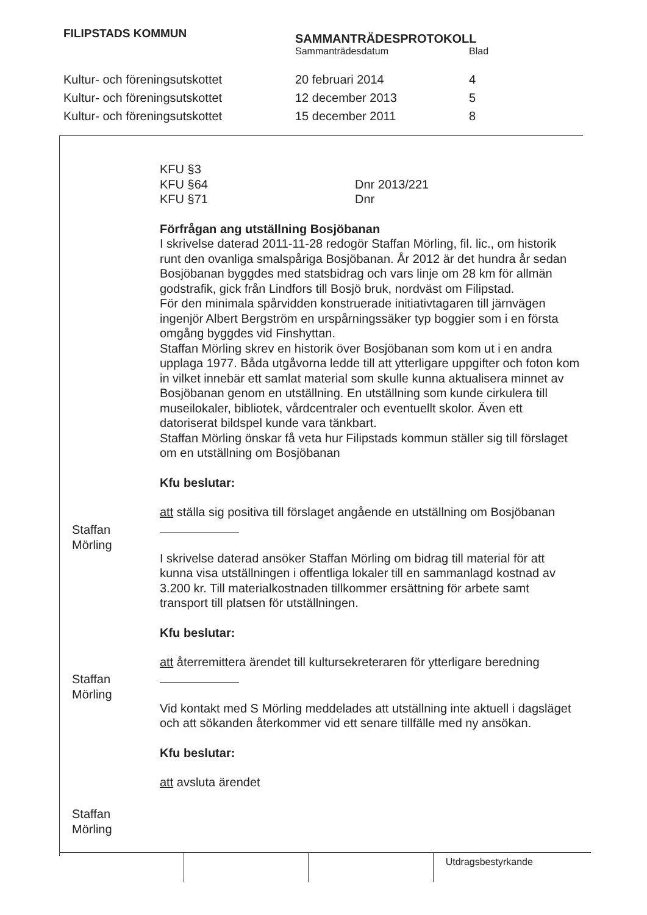FILIPSTADS KOMMUN
SAMMANTRÄDESPROTOKOLL
Sammanträdesdatum Blad
Kultur- och föreningsutskottet 20 februari 2014 4
Kultur- och föreningsutskottet 12 december 2013 5
Kultur- och föreningsutskottet 15 december 2011 8
KFU §3
KFU §64 Dnr 2013/221
KFU §71 Dnr
Förfrågan ang utställning Bosjöbanan
I skrivelse daterad 2011-11-28 redogör Staffan Mörling, fil. lic., om historik runt den ovanliga smalspåriga Bosjöbanan. År 2012 är det hundra år sedan Bosjöbanan byggdes med statsbidrag och vars linje om 28 km för allmän godstrafik, gick från Lindfors till Bosjö bruk, nordväst om Filipstad.
För den minimala spårvidden konstruerade initiativtagaren till järnvägen ingenjör Albert Bergström en urspårningssäker typ boggier som i en första omgång byggdes vid Finshyttan.
Staffan Mörling skrev en historik över Bosjöbanan som kom ut i en andra upplaga 1977. Båda utgåvorna ledde till att ytterligare uppgifter och foton kom in vilket innebär ett samlat material som skulle kunna aktualisera minnet av Bosjöbanan genom en utställning. En utställning som kunde cirkulera till museilokaler, bibliotek, vårdcentraler och eventuellt skolor. Även ett datoriserat bildspel kunde vara tänkbart.
Staffan Mörling önskar få veta hur Filipstads kommun ställer sig till förslaget om en utställning om Bosjöbanan
Kfu beslutar:
att ställa sig positiva till förslaget angående en utställning om Bosjöbanan
I skrivelse daterad ansöker Staffan Mörling om bidrag till material för att kunna visa utställningen i offentliga lokaler till en sammanlagd kostnad av 3.200 kr. Till materialkostnaden tillkommer ersättning för arbete samt transport till platsen för utställningen.
Kfu beslutar:
att återremittera ärendet till kultursekreteraren för ytterligare beredning
Vid kontakt med S Mörling meddelades att utställning inte aktuell i dagsläget och att sökanden återkommer vid ett senare tillfälle med ny ansökan.
Kfu beslutar:
att avsluta ärendet
Staffan
Mörling
Staffan
Mörling
Staffan
Mörling
Utdragsbestyrkande